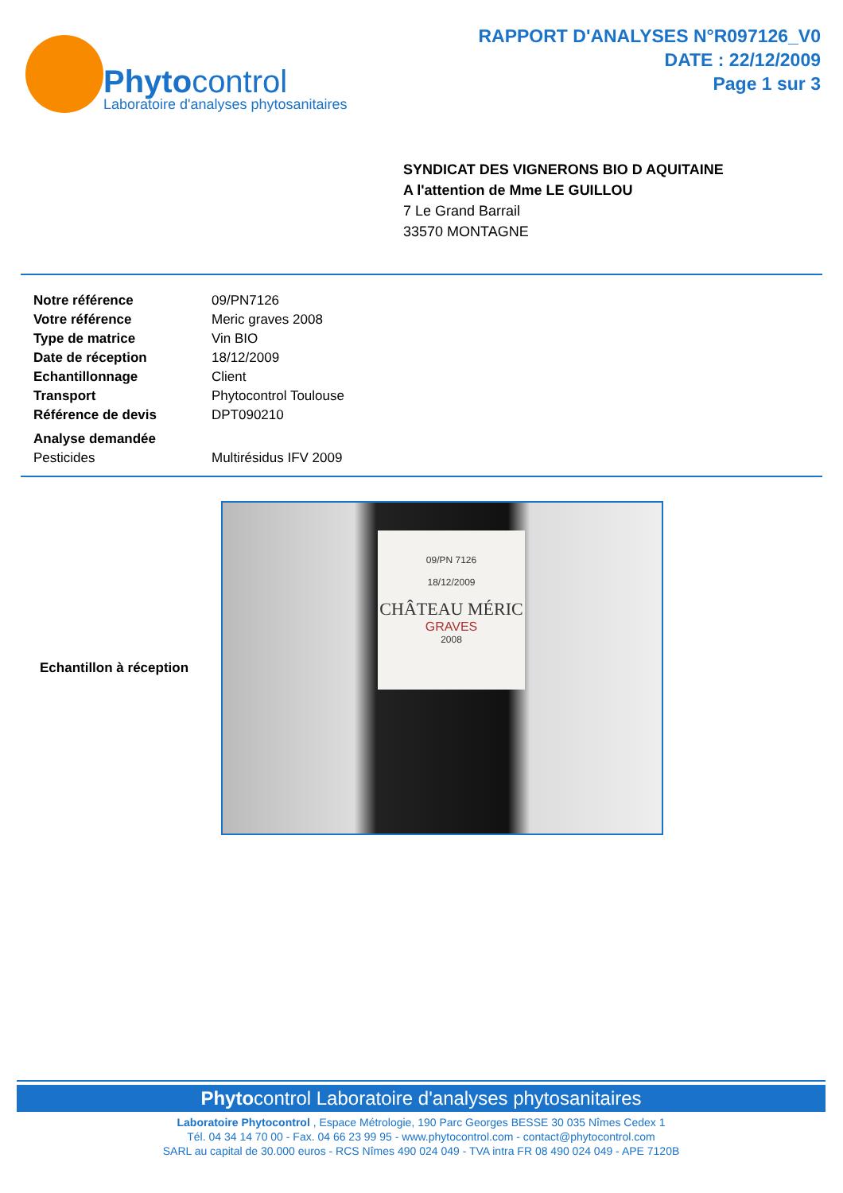Phytocontrol
Laboratoire d'analyses phytosanitaires
RAPPORT D'ANALYSES N°R097126_V0
DATE : 22/12/2009
Page 1 sur 3
SYNDICAT DES VIGNERONS BIO D AQUITAINE
A l'attention de Mme LE GUILLOU
7 Le Grand Barrail
33570 MONTAGNE
| Notre référence | 09/PN7126 |
| Votre référence | Meric graves 2008 |
| Type de matrice | Vin BIO |
| Date de réception | 18/12/2009 |
| Echantillonnage | Client |
| Transport | Phytocontrol Toulouse |
| Référence de devis | DPT090210 |
| Analyse demandée | |
| Pesticides | Multirésidus IFV 2009 |
Echantillon à réception
09/PN 7126
18/12/2009
CHÂTEAU MÉRIC
GRAVES
2008
Phytocontrol Laboratoire d'analyses phytosanitaires
Laboratoire Phytocontrol , Espace Métrologie, 190 Parc Georges BESSE 30 035 Nîmes Cedex 1
Tél. 04 34 14 70 00 - Fax. 04 66 23 99 95 - www.phytocontrol.com - contact@phytocontrol.com
SARL au capital de 30.000 euros - RCS Nîmes 490 024 049 - TVA intra FR 08 490 024 049 - APE 7120B